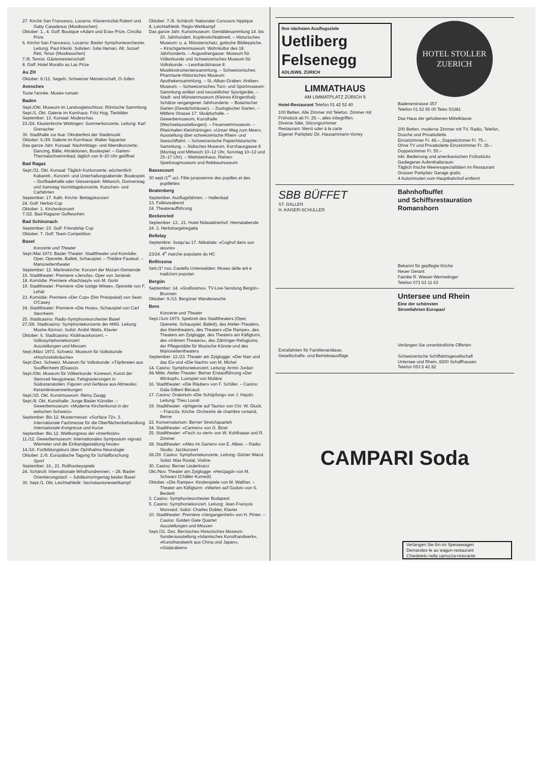27. Kirche San Francesco, Locarno: Klavierrezital Robert und Gaby Casadesus (Musikwochen)
Oktober: 1., 4. Golf: Boutique «Adam und Eva» Prize, Cincilla Prize
6. Kirche San Francesco, Locarno: Basler Symphonieorchester. Leitung: Paul Klecki. Solisten: Julia Hamari, Alt; Jozsef Reti, Tenor (Musikwochen)
7./8. Tennis: Gästemeisterschaft
8. Golf: Hotel Muralto au Lac Prize
Au ZH
Oktober: 8./12. Segeln: Schweizer Meisterschaft, O-Jollen
Avenches
Toute l'année. Musée romain
Baden
Sept./Okt. Museum im Landvogteischloss: Römische Sammlung
Sept./1. Okt. Galerie im Kornhaus: Fritz Hug, Tierbilder
September: 13. Kursaal: Modeschau
23./24. Klosterkirche Wettingen: Sommerkonzerte. Leitung: Karl Grenacher
30. Stadthalle zur Aue: Oktoberfest der Stadtmusik
Oktober: 6./29. Galerie im Kornhaus: Walter Squarise
Das ganze Jahr. Kursaal: Nachmittags- und Abendkonzerte; Dancing, Bälle, Attraktionen, Boulespiel. – Garten-Thermalschwimmbad, täglich von 8–20 Uhr geöffnet
Bad Ragaz
Sept./31. Okt. Kursaal: Täglich Kurkonzerte; wöchentlich Kabarett-, Konzert- und Unterhaltungsabende; Boulespiel. – Dorfbadehalle oder Giessenpark: Mittwoch, Donnerstag und Samstag Vormittagskonzerte. Kutschen- und Carfahrten
September: 17. Kath. Kirche: Bettagskonzert
24. Golf: Herbst-Cup
Oktober: 1. Kirchenkonzert
7./22. Bad-Ragazer Golfwochen
Bad Schinznach
September: 23. Golf: Friendship Cup
Oktober: 7. Golf: Team Competition
Basel
Konzerte und Theater
Sept./Mai 1973. Basler Theater: Stadttheater und Komödie: Oper, Operette, Ballett, Schauspiel. – Théâtre Fauteuil. – Marionettentheater
September: 12. Martinskirche: Konzert der Mozart-Gemeinde
15. Stadttheater: Premiere «Jenufa», Oper von Janácek
18. Komödie: Premiere «Nachtasyl» von M. Gorki
19. Stadttheater: Premiere «Die lustige Witwe», Operette von F. Lehár
23. Komödie: Premiere «Der Cup» (Der Preispokal) von Sean O'Casey
24. Stadttheater: Premiere «Die Hose», Schauspiel von Carl Sternheim
25. Stadtcasino: Radio-Symphonieorchester Basel
27./28. Stadtcasino: Symphoniekonzerte der AMG. Leitung: Moshe Atzmon. Solist: André Watts, Klavier
Oktober: 6. Stadtcasino: Klubhauskonzert. – Volkssymphoniekonzert
Ausstellungen und Messen
Sept./März 1973. Schweiz. Museum für Volkskunde: «Hochzeitsbräuche»
Sept./Dez. Schweiz. Museum für Volkskunde: «Töpfereien aus Soufflenheim (Elsass)»
Sept./Okt. Museum für Völkerkunde: Korewori, Kunst der Steinzeit Neuguineas; Felsgravierungen in Südostanatolien; Figuren und Gefässe aus Altmexiko; Keramikneuerwerbungen
Sept./15. Okt. Kunstmuseum: Rémy Zaugg
Sept./8. Okt. Kunsthalle: Junge Basler Künstler. – Gewerbemuseum: «Moderne Kirchenkunst in der welschen Schweiz»
September: Bis 12. Mustermesse: «Surface 72», 3. Internationale Fachmesse für die Oberflächenbehandlung
Internationale Kongresse und Kurse
September: Bis 12. Weltkongress der «Interfinish»
11./12. Gewerbemuseum: Internationales Symposium «Ignatz Wiemeler und die Einbandgestaltung heute»
14./16. Fortbildungskurs über Ophthalmo-Neurologie
Oktober: 2./6. Europäische Tagung für Schlafforschung
Sport
September: 16., 21. Rollhockeyspiele
24. Schänzli: Internationale Windhundrennen. – 28. Basler Orientierungslauf. – Jubiläumsringertag beider Basel
30. Sept./1. Okt. Leichtathletik: Sechskantonewettkampf
Oktober: 7./8. Schänzli: Nationaler Concours hippique
8. Leichtathletik: Regio-Wettkampf
Das ganze Jahr. Kunstmuseum: Gemäldesammlung 14. bis 20. Jahrhundert. Kupferstichkabinett. – Historisches Museum: u. a. Münsterschatz, gotische Bildteppiche. – Kirschgartenmuseum: Wohnkultur des 18. Jahrhunderts. – Augustinergasse: Museum für Völkerkunde und Schweizerisches Museum für Volkskunde. – Leonhardstrasse 8: Musikinstrumentensammlung. – Schweizerisches Pharmazie-Historisches Museum: Apothekensammlung. – St.-Alban-Graben: Antiken-Museum. – Schweizerisches Turn- und Sportmuseum: Sammlung antiker und neuzeitlicher Sportgeräte. – Stadt- und Münstermuseum (Kleines Klingenthal): Schätze vergangener Jahrhunderte. – Botanischer Garten (Gewächshäuser). – Zoologischer Garten. – Mittlere Strasse 17: Skulpturhalle. – Gewerbemuseum, Kunsthalle (Wechselausstellungen). – Feuerwehrmuseum. – Rheinhafen Kleinhüningen: «Unser Weg zum Meer», Ausstellung über schweizerische Rhein- und Seeschiffahrt. – Schweizerische Papierhistorische Sammlung. – Jüdisches Museum, Kornhausgasse 8 (Montag und Mittwoch 10–12 Uhr, Sonntag 10–12 und 15–17 Uhr). – Wettsteinhaus, Riehen: Spielzeugmuseum und Rebbaumuseum
Bassecourt
30 sept./1<sup>er</sup> oct. Fête jurassienne des pupilles et des pupillettes
Beatenberg
September. Ausflugsfahrten. – Hallenbad
13. Folkloreabend
24. Theateraufführung
Beckenried
September: 13., 21. Hotel Nidwaldnerhof: Heimatabende
24. 3. Herbstsegelregatta
Bellelay
Septembre: Jusqu'au 17. Abbatiale: «Coghuf dans son œuvre»
23/24. 4<sup>e</sup> marche populaire du HC
Bellinzona
Sett./1º nov. Castello Unterwalden: Museo delle arti e tradizioni popolari
Bergün
September: 14. «Grafissimo», TV-Live-Sendung Bergün–Brunnen
Oktober: 9./13. Bergüner Wanderwoche
Bern
Konzerte und Theater
Sept./Juni 1973. Spielzeit des Stadttheaters (Oper, Operette, Schauspiel, Ballett), des Atelier-Theaters, des Kleintheaters, des Theaters «Die Rampe», des Theaters am Zytglogge, des Theaters am Käfigturm, des «Intimen Theaters», des Zähringer-Refugiums, der Pflegestätte für Musische Künste und des Marionettentheaters
September: 12./23. Theater am Zytglogge: «Der Narr und das Ei» und «Die Nacht» von M. Michel
14. Casino: Symphoniekonzert. Leitung: Armin Jordan
Ab Mitte. Atelier-Theater: Berner Erstaufführung «Der Wirrkopf», Lustspiel von Molière
16. Stadttheater: «Die Räuber» von F. Schiller. – Casino: Gala Gilbert Bécaud
17. Casino: Oratorium «Die Schöpfung» von J. Haydn. Leitung: Theo Loosli
19. Stadttheater: «Iphigenie auf Tauris» von Chr. W. Gluck. – Französ. Kirche: Orchestre de chambre romand, Berne
22. Konservatorium: Berner Streichquartett
24. Stadttheater: «Carmen» von G. Bizet
25. Stadttheater: «Fisch zu viert» von W. Kohlhaase und R. Zimmer
28. Stadttheater: «Alles im Garten» von E. Albee. – Radio-Studio: Jazzkonzert
28./29. Casino: Symphoniekonzerte. Leitung: Günter Wand. Solist: Max Rostal, Violine
30. Casino: Berner Liederkranz
Okt./Nov. Theater am Zytglogge: «Hetzjagd» von M. Schwarz (Chäller-Kumedi)
Oktober. «Die Rampe»: Kinderspiele von M. Walther. – Theater am Käfigturm: «Warten auf Godot» von S. Beckett
3. Casino: Symphonieorchester Budapest
5. Casino: Symphoniekonzert. Leitung: Jean-François Monnard. Solist: Charles Dobler, Klavier
10. Stadttheater: Premiere «Vergangenheit» von H. Pinter. – Casino: Golden Gate Quartet
Ausstellungen und Messen
Sept./31. Dez. Bernisches Historisches Museum: Sonderausstellung «Islamisches Kunsthandwerk», «Kunsthandwerk aus China und Japan», «Südarabien»
Ihre nächsten Ausflugsziele
Uetliberg Felsenegg
ADLISWIL ZÜRICH
LIMMATHAUS
AM LIMMATPLATZ ZÜRICH 5
Hotel-Restaurant Telefon 01 42 52 40
100 Betten. Alle Zimmer mit Telefon. Zimmer mit Frühstück ab Fr. 25.–, alles inbegriffen.
Diverse Säle, Sitzungszimmer
Restaurant. Menü oder à la carte
Eigener Parkplatz Dir. Hausammann-Voney
HOTEL STOLLER
ZUERICH
Badenerstrasse 357
Telefon 01 52 65 00 Telex 53381
Das Haus der gehobenen Mittelklasse
200 Betten, moderne Zimmer mit TV, Radio, Telefon, Dusche und Privattoilette
Einzelzimmer Fr. 46.–, Doppelzimmer Fr. 75.–
Ohne TV und Privattoilette Einzelzimmer Fr. 35.– Doppelzimmer Fr. 55.–
inkl. Bedienung und amerikanischen Frühstücks
Gediegener Aufenthaltsraum
Täglich frische Meeresspezialitäten im Restaurant
Grosser Parkplatz Garage gratis
4 Autominuten vom Hauptbahnhof entfernt
SBB BÜFFET
ST. GALLEN
H. KAISER-SCHULLER
Bahnhofbuffet
und Schiffsrestauration
Romanshorn
Bekannt für gepflegte Küche
Neuer Gerant:
Familie R. Wieser-Wermelinger
Telefon 071 63 11 63
Extrafahrten für Familienanlässe,
Gesellschafts- und Betriebsausflüge
Untersee und Rhein
Eine der schönsten
Stromfahrten Europas!
Verlangen Sie unverbindliche Offerten
Schweizerische Schiffahrtsgesellschaft
Untersee und Rhein, 8200 Schaffhausen
Telefon 053 5 42 82
CAMPARI Soda
Verlangen Sie ihn im Speisewagen
Demandez-le au wagon-restaurant
Chiedetelo nella carrozza-ristorante